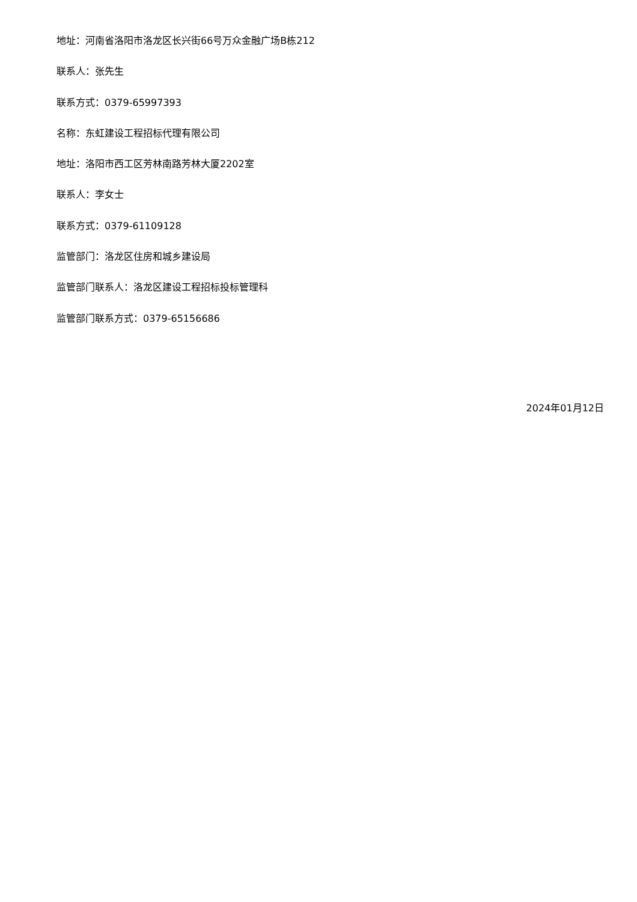地址：河南省洛阳市洛龙区长兴街66号万众金融广场B栋212
联系人：张先生
联系方式：0379-65997393
名称：东虹建设工程招标代理有限公司
地址：洛阳市西工区芳林南路芳林大厦2202室
联系人：李女士
联系方式：0379-61109128
监管部门：洛龙区住房和城乡建设局
监管部门联系人：洛龙区建设工程招标投标管理科
监管部门联系方式：0379-65156686
2024年01月12日